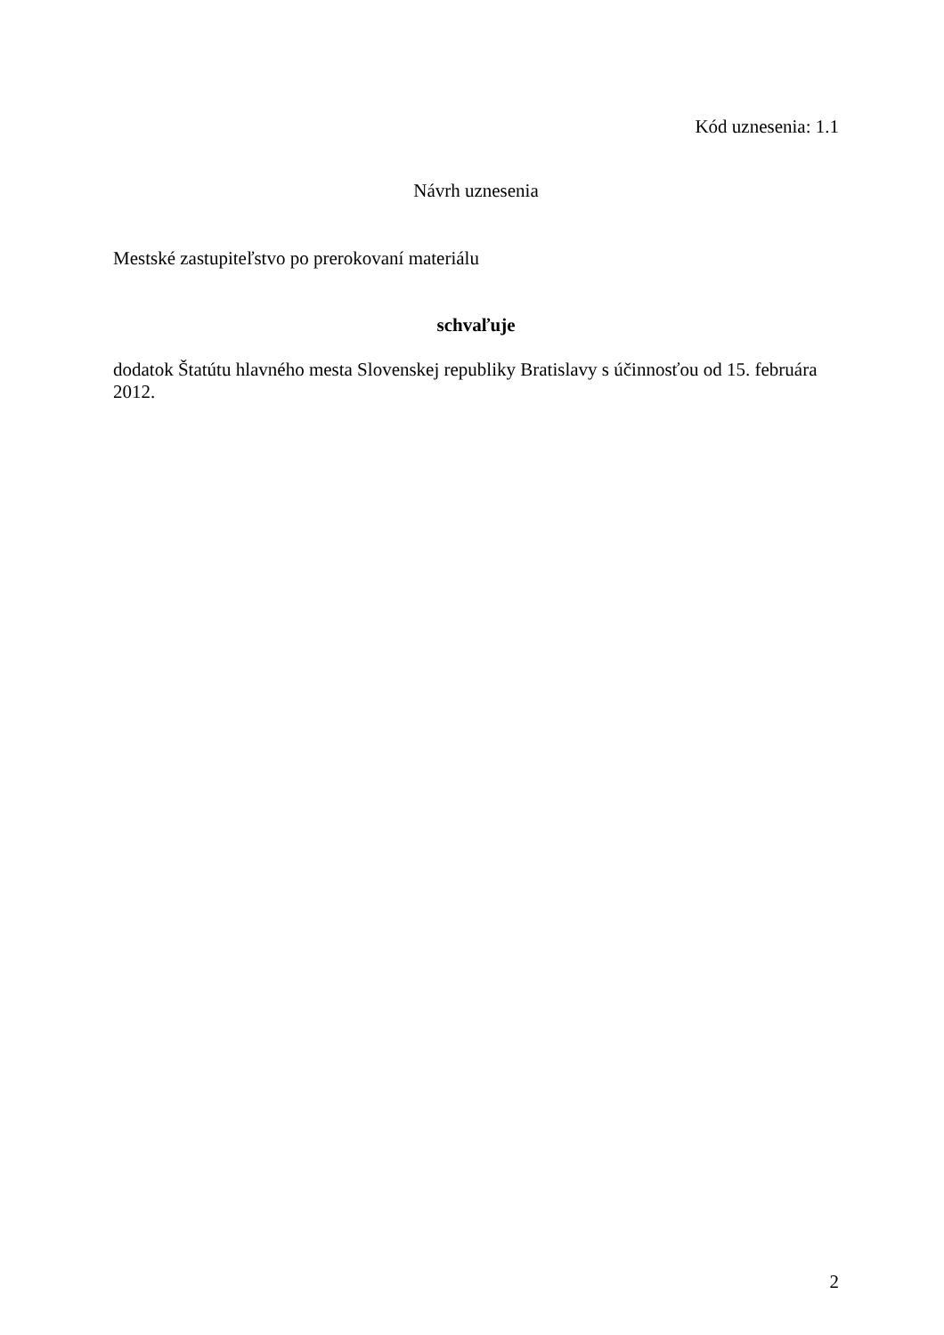Kód uznesenia: 1.1
Návrh uznesenia
Mestské zastupiteľstvo po prerokovaní materiálu
schvaľuje
dodatok Štatútu hlavného mesta Slovenskej republiky Bratislavy s účinnosťou od 15. februára 2012.
2